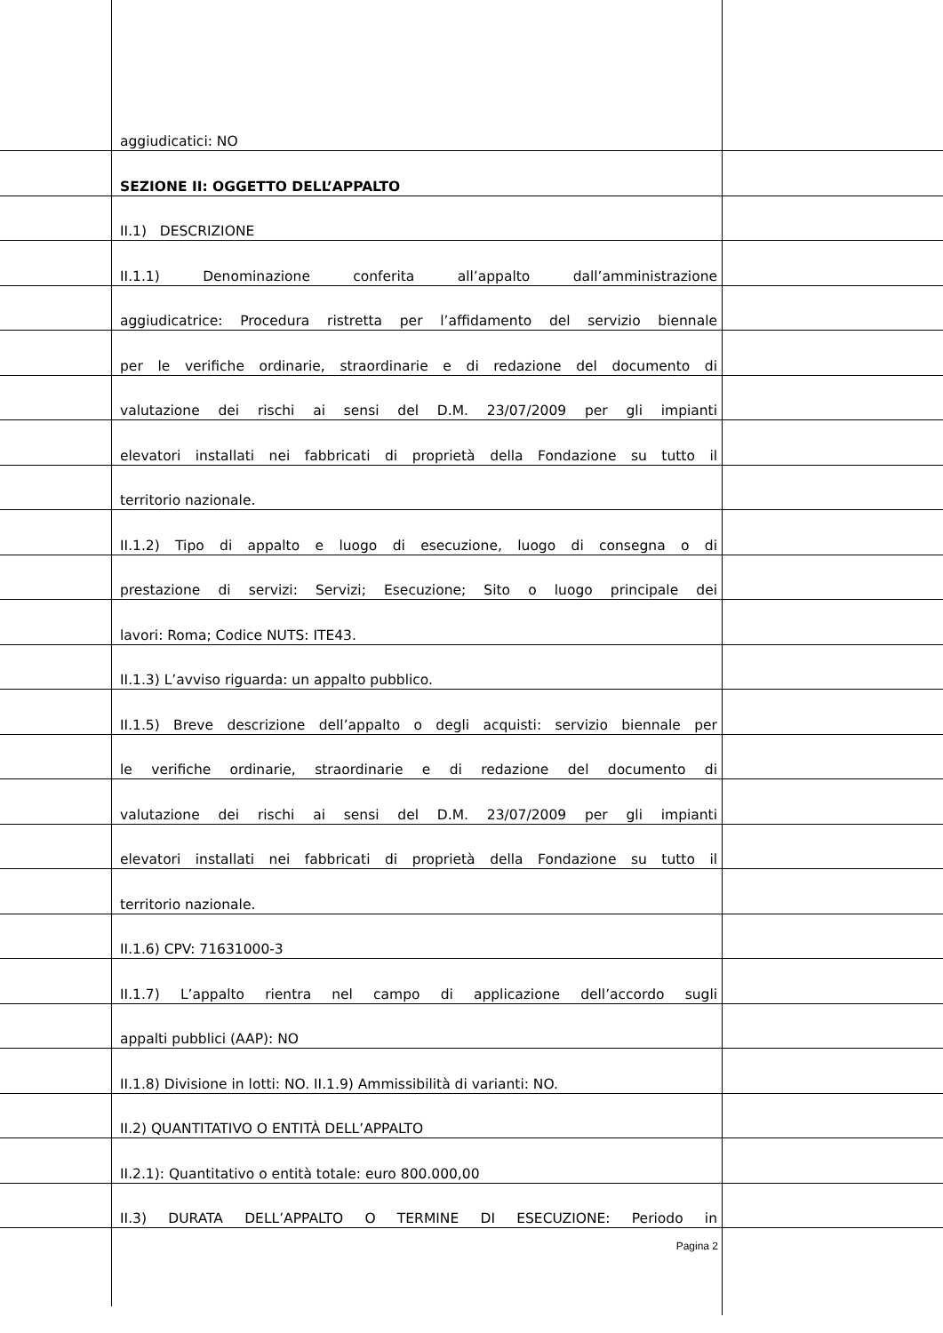aggiudicatici: NO
SEZIONE II: OGGETTO DELL’APPALTO
II.1) DESCRIZIONE
II.1.1) Denominazione conferita all’appalto dall’amministrazione
aggiudicatrice: Procedura ristretta per l’affidamento del servizio biennale
per le verifiche ordinarie, straordinarie e di redazione del documento di
valutazione dei rischi ai sensi del D.M. 23/07/2009 per gli impianti
elevatori installati nei fabbricati di proprietà della Fondazione su tutto il
territorio nazionale.
II.1.2) Tipo di appalto e luogo di esecuzione, luogo di consegna o di
prestazione di servizi: Servizi; Esecuzione; Sito o luogo principale dei
lavori: Roma; Codice NUTS: ITE43.
II.1.3) L’avviso riguarda: un appalto pubblico.
II.1.5) Breve descrizione dell’appalto o degli acquisti: servizio biennale per
le verifiche ordinarie, straordinarie e di redazione del documento di
valutazione dei rischi ai sensi del D.M. 23/07/2009 per gli impianti
elevatori installati nei fabbricati di proprietà della Fondazione su tutto il
territorio nazionale.
II.1.6) CPV: 71631000-3
II.1.7) L’appalto rientra nel campo di applicazione dell’accordo sugli
appalti pubblici (AAP): NO
II.1.8) Divisione in lotti: NO. II.1.9) Ammissibilità di varianti: NO.
II.2) QUANTITATIVO O ENTITÀ DELL’APPALTO
II.2.1): Quantitativo o entità totale: euro 800.000,00
II.3) DURATA DELL’APPALTO O TERMINE DI ESECUZIONE: Periodo in
Pagina 2